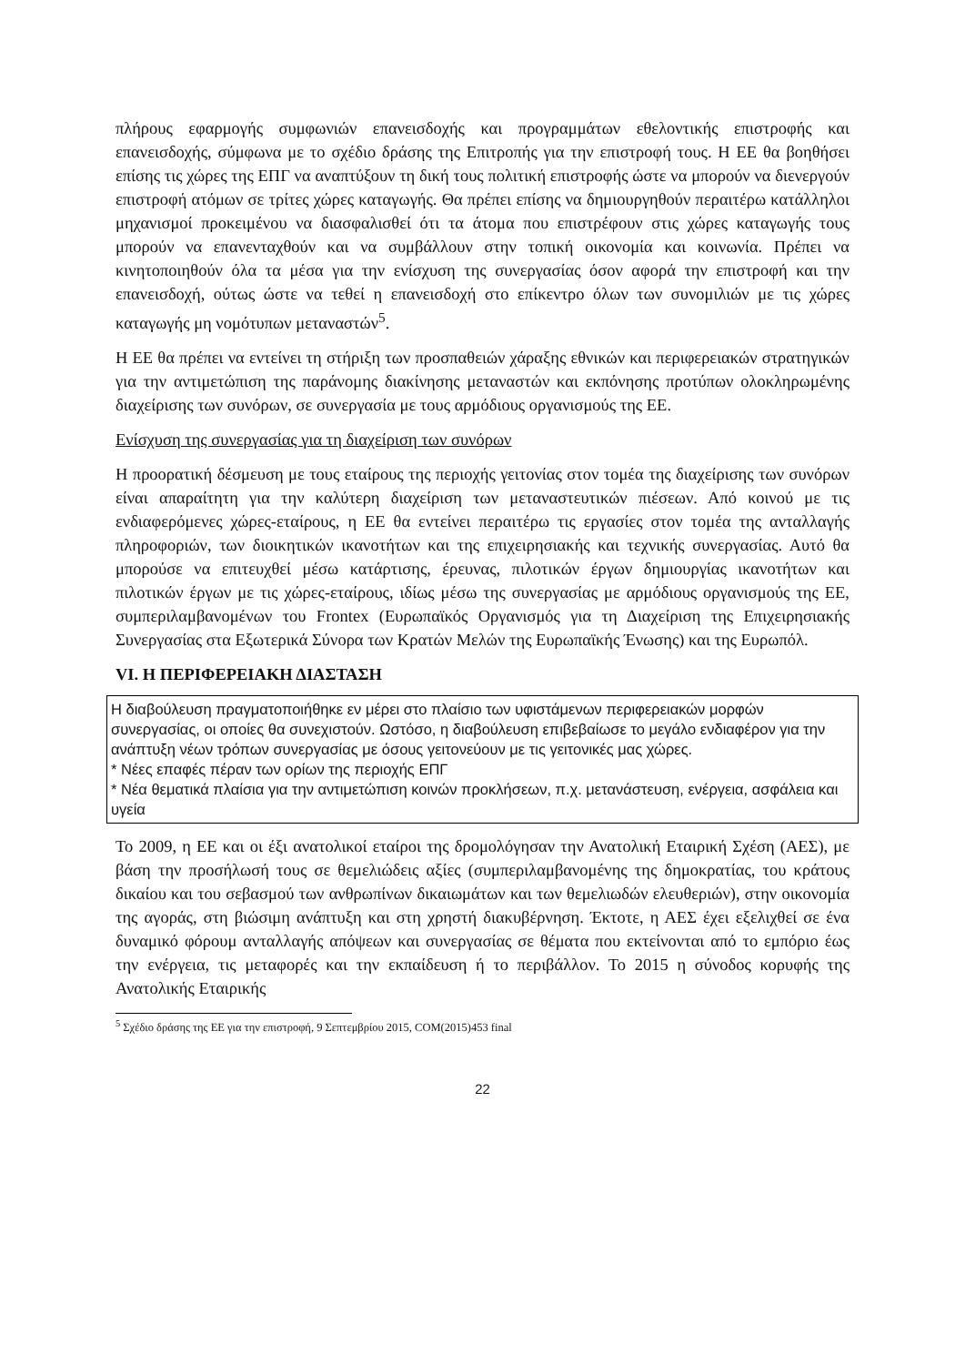πλήρους εφαρμογής συμφωνιών επανεισδοχής και προγραμμάτων εθελοντικής επιστροφής και επανεισδοχής, σύμφωνα με το σχέδιο δράσης της Επιτροπής για την επιστροφή τους. Η ΕΕ θα βοηθήσει επίσης τις χώρες της ΕΠΓ να αναπτύξουν τη δική τους πολιτική επιστροφής ώστε να μπορούν να διενεργούν επιστροφή ατόμων σε τρίτες χώρες καταγωγής. Θα πρέπει επίσης να δημιουργηθούν περαιτέρω κατάλληλοι μηχανισμοί προκειμένου να διασφαλισθεί ότι τα άτομα που επιστρέφουν στις χώρες καταγωγής τους μπορούν να επανενταχθούν και να συμβάλλουν στην τοπική οικονομία και κοινωνία. Πρέπει να κινητοποιηθούν όλα τα μέσα για την ενίσχυση της συνεργασίας όσον αφορά την επιστροφή και την επανεισδοχή, ούτως ώστε να τεθεί η επανεισδοχή στο επίκεντρο όλων των συνομιλιών με τις χώρες καταγωγής μη νομότυπων μεταναστών<sup>5</sup>.
Η ΕΕ θα πρέπει να εντείνει τη στήριξη των προσπαθειών χάραξης εθνικών και περιφερειακών στρατηγικών για την αντιμετώπιση της παράνομης διακίνησης μεταναστών και εκπόνησης προτύπων ολοκληρωμένης διαχείρισης των συνόρων, σε συνεργασία με τους αρμόδιους οργανισμούς της ΕΕ.
Ενίσχυση της συνεργασίας για τη διαχείριση των συνόρων
Η προορατική δέσμευση με τους εταίρους της περιοχής γειτονίας στον τομέα της διαχείρισης των συνόρων είναι απαραίτητη για την καλύτερη διαχείριση των μεταναστευτικών πιέσεων. Από κοινού με τις ενδιαφερόμενες χώρες-εταίρους, η ΕΕ θα εντείνει περαιτέρω τις εργασίες στον τομέα της ανταλλαγής πληροφοριών, των διοικητικών ικανοτήτων και της επιχειρησιακής και τεχνικής συνεργασίας. Αυτό θα μπορούσε να επιτευχθεί μέσω κατάρτισης, έρευνας, πιλοτικών έργων δημιουργίας ικανοτήτων και πιλοτικών έργων με τις χώρες-εταίρους, ιδίως μέσω της συνεργασίας με αρμόδιους οργανισμούς της ΕΕ, συμπεριλαμβανομένων του Frontex (Ευρωπαϊκός Οργανισμός για τη Διαχείριση της Επιχειρησιακής Συνεργασίας στα Εξωτερικά Σύνορα των Κρατών Μελών της Ευρωπαϊκής Ένωσης) και της Ευρωπόλ.
VI. Η ΠΕΡΙΦΕΡΕΙΑΚΗ ΔΙΑΣΤΑΣΗ
Η διαβούλευση πραγματοποιήθηκε εν μέρει στο πλαίσιο των υφιστάμενων περιφερειακών μορφών συνεργασίας, οι οποίες θα συνεχιστούν. Ωστόσο, η διαβούλευση επιβεβαίωσε το μεγάλο ενδιαφέρον για την ανάπτυξη νέων τρόπων συνεργασίας με όσους γειτονεύουν με τις γειτονικές μας χώρες.
* Νέες επαφές πέραν των ορίων της περιοχής ΕΠΓ
* Νέα θεματικά πλαίσια για την αντιμετώπιση κοινών προκλήσεων, π.χ. μετανάστευση, ενέργεια, ασφάλεια και υγεία
Το 2009, η ΕΕ και οι έξι ανατολικοί εταίροι της δρομολόγησαν την Ανατολική Εταιρική Σχέση (ΑΕΣ), με βάση την προσήλωσή τους σε θεμελιώδεις αξίες (συμπεριλαμβανομένης της δημοκρατίας, του κράτους δικαίου και του σεβασμού των ανθρωπίνων δικαιωμάτων και των θεμελιωδών ελευθεριών), στην οικονομία της αγοράς, στη βιώσιμη ανάπτυξη και στη χρηστή διακυβέρνηση. Έκτοτε, η ΑΕΣ έχει εξελιχθεί σε ένα δυναμικό φόρουμ ανταλλαγής απόψεων και συνεργασίας σε θέματα που εκτείνονται από το εμπόριο έως την ενέργεια, τις μεταφορές και την εκπαίδευση ή το περιβάλλον. Το 2015 η σύνοδος κορυφής της Ανατολικής Εταιρικής
<sup>5</sup> Σχέδιο δράσης της ΕΕ για την επιστροφή, 9 Σεπτεμβρίου 2015, COM(2015)453 final
22